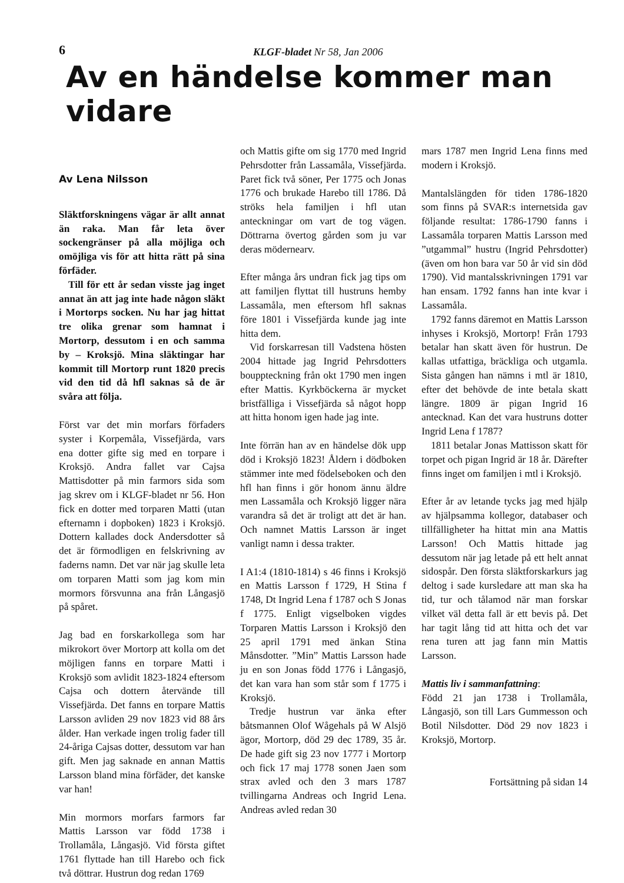6
KLGF-bladet Nr 58, Jan 2006
Av en händelse kommer man vidare
Av Lena Nilsson
Släktforskningens vägar är allt annat än raka. Man får leta över sockengränser på alla möjliga och omöjliga vis för att hitta rätt på sina förfäder.
Till för ett år sedan visste jag inget annat än att jag inte hade någon släkt i Mortorps socken. Nu har jag hittat tre olika grenar som hamnat i Mortorp, dessutom i en och samma by – Kroksjö. Mina släktingar har kommit till Mortorp runt 1820 precis vid den tid då hfl saknas så de är svåra att följa.
Först var det min morfars förfaders syster i Korpemåla, Vissefjärda, vars ena dotter gifte sig med en torpare i Kroksjö. Andra fallet var Cajsa Mattisdotter på min farmors sida som jag skrev om i KLGF-bladet nr 56. Hon fick en dotter med torparen Matti (utan efternamn i dopboken) 1823 i Kroksjö. Dottern kallades dock Andersdotter så det är förmodligen en felskrivning av faderns namn. Det var när jag skulle leta om torparen Matti som jag kom min mormors försvunna ana från Långasjö på spåret.
Jag bad en forskarkollega som har mikrokort över Mortorp att kolla om det möjligen fanns en torpare Matti i Kroksjö som avlidit 1823-1824 eftersom Cajsa och dottern återvände till Vissefjärda. Det fanns en torpare Mattis Larsson avliden 29 nov 1823 vid 88 års ålder. Han verkade ingen trolig fader till 24-åriga Cajsas dotter, dessutom var han gift. Men jag saknade en annan Mattis Larsson bland mina förfäder, det kanske var han!
Min mormors morfars farmors far Mattis Larsson var född 1738 i Trollamåla, Långasjö. Vid första giftet 1761 flyttade han till Harebo och fick två döttrar. Hustrun dog redan 1769
och Mattis gifte om sig 1770 med Ingrid Pehrsdotter från Lassamåla, Vissefjärda. Paret fick två söner, Per 1775 och Jonas 1776 och brukade Harebo till 1786. Då ströks hela familjen i hfl utan anteckningar om vart de tog vägen. Döttrarna övertog gården som ju var deras mödernearv.
Efter många års undran fick jag tips om att familjen flyttat till hustruns hemby Lassamåla, men eftersom hfl saknas före 1801 i Vissefjärda kunde jag inte hitta dem.
Vid forskarresan till Vadstena hösten 2004 hittade jag Ingrid Pehrsdotters bouppteckning från okt 1790 men ingen efter Mattis. Kyrkböckerna är mycket bristfälliga i Vissefjärda så något hopp att hitta honom igen hade jag inte.
Inte förrän han av en händelse dök upp död i Kroksjö 1823! Åldern i dödboken stämmer inte med födelseboken och den hfl han finns i gör honom ännu äldre men Lassamåla och Kroksjö ligger nära varandra så det är troligt att det är han. Och namnet Mattis Larsson är inget vanligt namn i dessa trakter.
I A1:4 (1810-1814) s 46 finns i Kroksjö en Mattis Larsson f 1729, H Stina f 1748, Dt Ingrid Lena f 1787 och S Jonas f 1775. Enligt vigselboken vigdes Torparen Mattis Larsson i Kroksjö den 25 april 1791 med änkan Stina Månsdotter. ”Min” Mattis Larsson hade ju en son Jonas född 1776 i Långasjö, det kan vara han som står som f 1775 i Kroksjö.
Tredje hustrun var änka efter båtsmannen Olof Wågehals på W Alsjö ägor, Mortorp, död 29 dec 1789, 35 år. De hade gift sig 23 nov 1777 i Mortorp och fick 17 maj 1778 sonen Jaen som strax avled och den 3 mars 1787 tvillingarna Andreas och Ingrid Lena. Andreas avled redan 30
mars 1787 men Ingrid Lena finns med modern i Kroksjö.
Mantalslängden för tiden 1786-1820 som finns på SVAR:s internetsida gav följande resultat: 1786-1790 fanns i Lassamåla torparen Mattis Larsson med ”utgammal” hustru (Ingrid Pehrsdotter) (även om hon bara var 50 år vid sin död 1790). Vid mantalsskrivningen 1791 var han ensam. 1792 fanns han inte kvar i Lassamåla.
1792 fanns däremot en Mattis Larsson inhyses i Kroksjö, Mortorp! Från 1793 betalar han skatt även för hustrun. De kallas utfattiga, bräckliga och utgamla. Sista gången han nämns i mtl är 1810, efter det behövde de inte betala skatt längre. 1809 är pigan Ingrid 16 antecknad. Kan det vara hustruns dotter Ingrid Lena f 1787?
1811 betalar Jonas Mattisson skatt för torpet och pigan Ingrid är 18 år. Därefter finns inget om familjen i mtl i Kroksjö.
Efter år av letande tycks jag med hjälp av hjälpsamma kollegor, databaser och tillfälligheter ha hittat min ana Mattis Larsson! Och Mattis hittade jag dessutom när jag letade på ett helt annat sidospår. Den första släktforskarkurs jag deltog i sade kursledare att man ska ha tid, tur och tålamod när man forskar vilket väl detta fall är ett bevis på. Det har tagit lång tid att hitta och det var rena turen att jag fann min Mattis Larsson.
Mattis liv i sammanfattning:
Född 21 jan 1738 i Trollamåla, Långasjö, son till Lars Gummesson och Botil Nilsdotter. Död 29 nov 1823 i Kroksjö, Mortorp.
Fortsättning på sidan 14